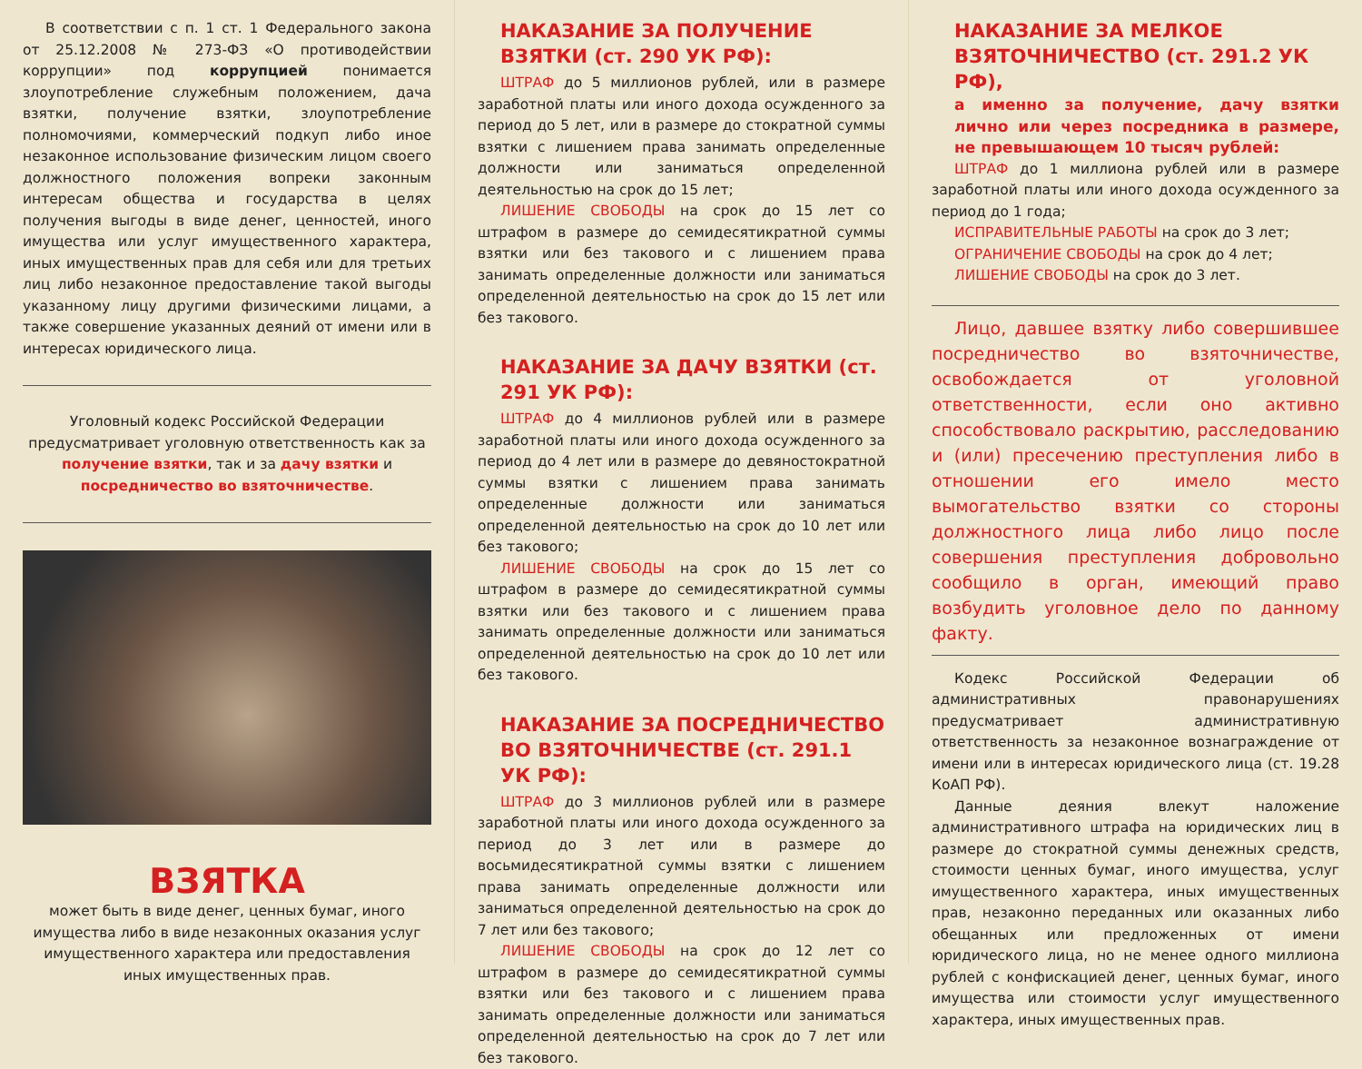В соответствии с п. 1 ст. 1 Федерального закона от 25.12.2008 № 273-ФЗ «О противодействии коррупции» под коррупцией понимается злоупотребление служебным положением, дача взятки, получение взятки, злоупотребление полномочиями, коммерческий подкуп либо иное незаконное использование физическим лицом своего должностного положения вопреки законным интересам общества и государства в целях получения выгоды в виде денег, ценностей, иного имущества или услуг имущественного характера, иных имущественных прав для себя или для третьих лиц либо незаконное предоставление такой выгоды указанному лицу другими физическими лицами, а также совершение указанных деяний от имени или в интересах юридического лица.
Уголовный кодекс Российской Федерации предусматривает уголовную ответственность как за получение взятки, так и за дачу взятки и посредничество во взяточничестве.
ВЗЯТКА
может быть в виде денег, ценных бумаг, иного имущества либо в виде незаконных оказания услуг имущественного характера или предоставления иных имущественных прав.
НАКАЗАНИЕ ЗА ПОЛУЧЕНИЕ ВЗЯТКИ (ст. 290 УК РФ):
ШТРАФ до 5 миллионов рублей, или в размере заработной платы или иного дохода осужденного за период до 5 лет, или в размере до стократной суммы взятки с лишением права занимать определенные должности или заниматься определенной деятельностью на срок до 15 лет;
ЛИШЕНИЕ СВОБОДЫ на срок до 15 лет со штрафом в размере до семидесятикратной суммы взятки или без такового и с лишением права занимать определенные должности или заниматься определенной деятельностью на срок до 15 лет или без такового.
НАКАЗАНИЕ ЗА ДАЧУ ВЗЯТКИ (ст. 291 УК РФ):
ШТРАФ до 4 миллионов рублей или в размере заработной платы или иного дохода осужденного за период до 4 лет или в размере до девяностократной суммы взятки с лишением права занимать определенные должности или заниматься определенной деятельностью на срок до 10 лет или без такового;
ЛИШЕНИЕ СВОБОДЫ на срок до 15 лет со штрафом в размере до семидесятикратной суммы взятки или без такового и с лишением права занимать определенные должности или заниматься определенной деятельностью на срок до 10 лет или без такового.
НАКАЗАНИЕ ЗА ПОСРЕДНИЧЕСТВО ВО ВЗЯТОЧНИЧЕСТВЕ (ст. 291.1 УК РФ):
ШТРАФ до 3 миллионов рублей или в размере заработной платы или иного дохода осужденного за период до 3 лет или в размере до восьмидесятикратной суммы взятки с лишением права занимать определенные должности или заниматься определенной деятельностью на срок до 7 лет или без такового;
ЛИШЕНИЕ СВОБОДЫ на срок до 12 лет со штрафом в размере до семидесятикратной суммы взятки или без такового и с лишением права занимать определенные должности или заниматься определенной деятельностью на срок до 7 лет или без такового.
НАКАЗАНИЕ ЗА МЕЛКОЕ ВЗЯТОЧНИЧЕСТВО (ст. 291.2 УК РФ),
а именно за получение, дачу взятки лично или через посредника в размере, не превышающем 10 тысяч рублей:
ШТРАФ до 1 миллиона рублей или в размере заработной платы или иного дохода осужденного за период до 1 года;
ИСПРАВИТЕЛЬНЫЕ РАБОТЫ на срок до 3 лет;
ОГРАНИЧЕНИЕ СВОБОДЫ на срок до 4 лет;
ЛИШЕНИЕ СВОБОДЫ на срок до 3 лет.
Лицо, давшее взятку либо совершившее посредничество во взяточничестве, освобождается от уголовной ответственности, если оно активно способствовало раскрытию, расследованию и (или) пресечению преступления либо в отношении его имело место вымогательство взятки со стороны должностного лица либо лицо после совершения преступления добровольно сообщило в орган, имеющий право возбудить уголовное дело по данному факту.
Кодекс Российской Федерации об административных правонарушениях предусматривает административную ответственность за незаконное вознаграждение от имени или в интересах юридического лица (ст. 19.28 КоАП РФ).
Данные деяния влекут наложение административного штрафа на юридических лиц в размере до стократной суммы денежных средств, стоимости ценных бумаг, иного имущества, услуг имущественного характера, иных имущественных прав, незаконно переданных или оказанных либо обещанных или предложенных от имени юридического лица, но не менее одного миллиона рублей с конфискацией денег, ценных бумаг, иного имущества или стоимости услуг имущественного характера, иных имущественных прав.